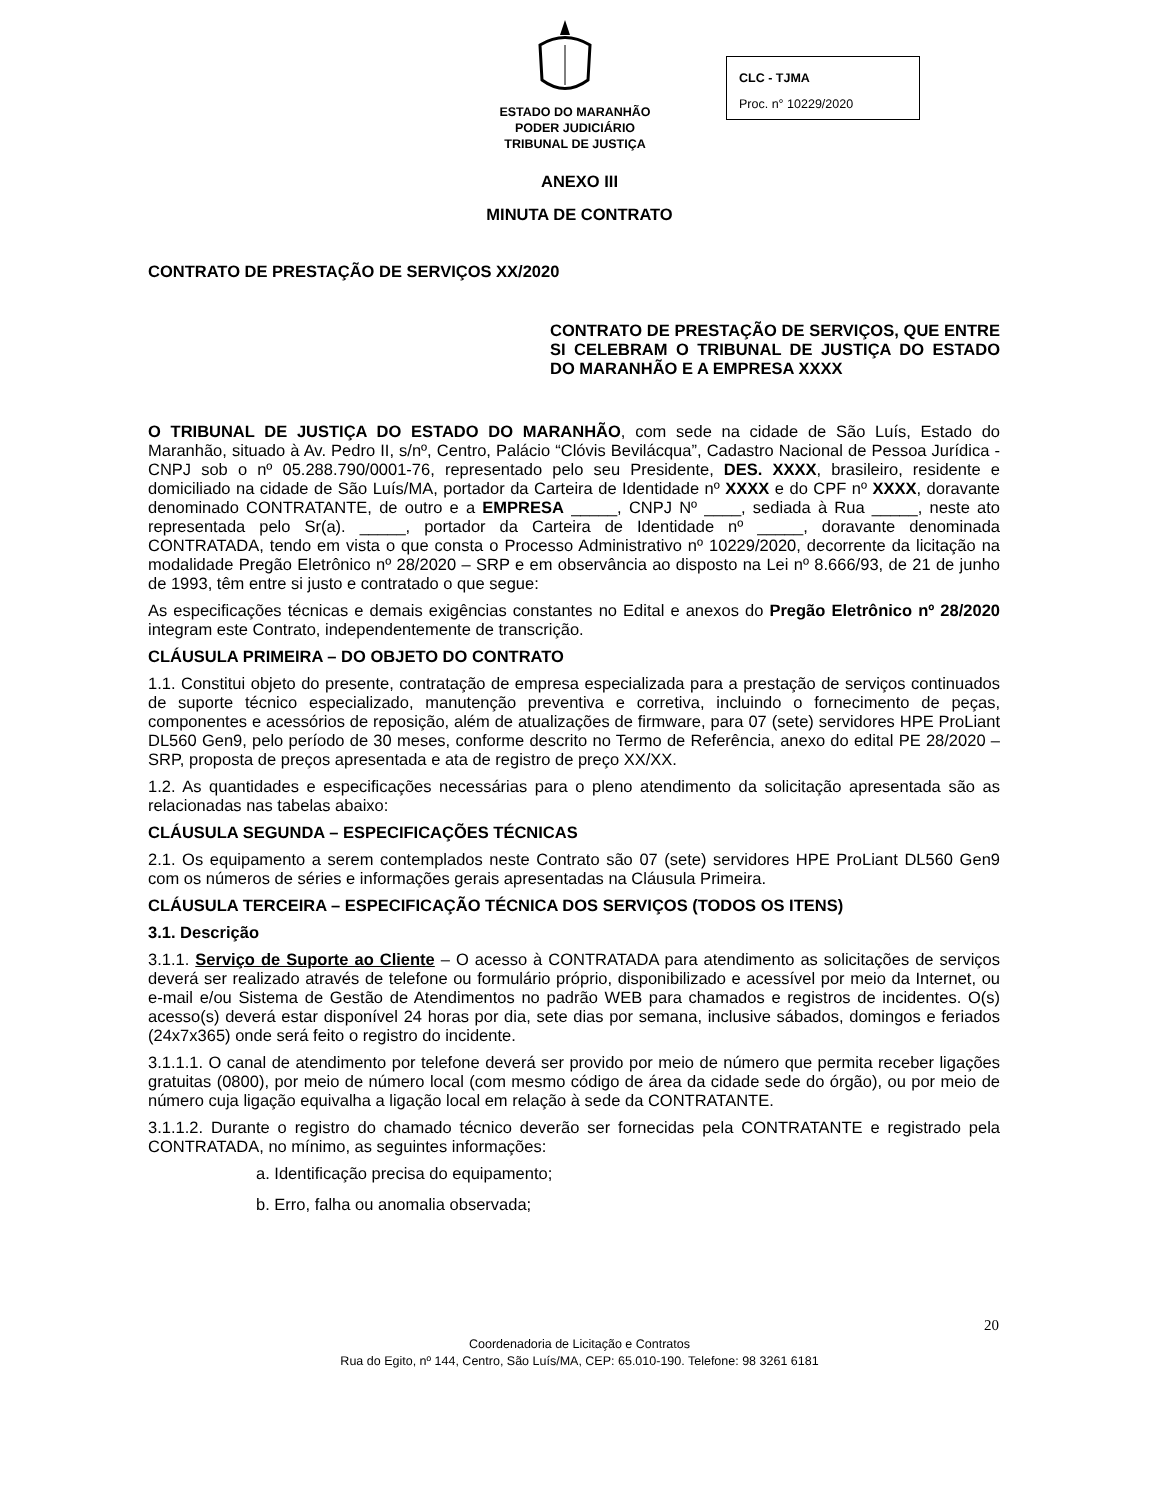ESTADO DO MARANHÃO
PODER JUDICIÁRIO
TRIBUNAL DE JUSTIÇA
CLC - TJMA
Proc. n° 10229/2020
ANEXO III
MINUTA DE CONTRATO
CONTRATO DE PRESTAÇÃO DE SERVIÇOS XX/2020
CONTRATO DE PRESTAÇÃO DE SERVIÇOS, QUE ENTRE SI CELEBRAM O TRIBUNAL DE JUSTIÇA DO ESTADO DO MARANHÃO E A EMPRESA XXXX
O TRIBUNAL DE JUSTIÇA DO ESTADO DO MARANHÃO, com sede na cidade de São Luís, Estado do Maranhão, situado à Av. Pedro II, s/nº, Centro, Palácio “Clóvis Bevilácqua”, Cadastro Nacional de Pessoa Jurídica - CNPJ sob o nº 05.288.790/0001-76, representado pelo seu Presidente, DES. XXXX, brasileiro, residente e domiciliado na cidade de São Luís/MA, portador da Carteira de Identidade nº XXXX e do CPF nº XXXX, doravante denominado CONTRATANTE, de outro e a EMPRESA _____, CNPJ Nº ____, sediada à Rua _____, neste ato representada pelo Sr(a). _____, portador da Carteira de Identidade nº _____, doravante denominada CONTRATADA, tendo em vista o que consta o Processo Administrativo nº 10229/2020, decorrente da licitação na modalidade Pregão Eletrônico nº 28/2020 – SRP e em observância ao disposto na Lei nº 8.666/93, de 21 de junho de 1993, têm entre si justo e contratado o que segue:
As especificações técnicas e demais exigências constantes no Edital e anexos do Pregão Eletrônico nº 28/2020 integram este Contrato, independentemente de transcrição.
CLÁUSULA PRIMEIRA – DO OBJETO DO CONTRATO
1.1. Constitui objeto do presente, contratação de empresa especializada para a prestação de serviços continuados de suporte técnico especializado, manutenção preventiva e corretiva, incluindo o fornecimento de peças, componentes e acessórios de reposição, além de atualizações de firmware, para 07 (sete) servidores HPE ProLiant DL560 Gen9, pelo período de 30 meses, conforme descrito no Termo de Referência, anexo do edital PE 28/2020 – SRP, proposta de preços apresentada e ata de registro de preço XX/XX.
1.2. As quantidades e especificações necessárias para o pleno atendimento da solicitação apresentada são as relacionadas nas tabelas abaixo:
CLÁUSULA SEGUNDA – ESPECIFICAÇÕES TÉCNICAS
2.1. Os equipamento a serem contemplados neste Contrato são 07 (sete) servidores HPE ProLiant DL560 Gen9 com os números de séries e informações gerais apresentadas na Cláusula Primeira.
CLÁUSULA TERCEIRA – ESPECIFICAÇÃO TÉCNICA DOS SERVIÇOS (TODOS OS ITENS)
3.1. Descrição
3.1.1. Serviço de Suporte ao Cliente – O acesso à CONTRATADA para atendimento as solicitações de serviços deverá ser realizado através de telefone ou formulário próprio, disponibilizado e acessível por meio da Internet, ou e-mail e/ou Sistema de Gestão de Atendimentos no padrão WEB para chamados e registros de incidentes. O(s) acesso(s) deverá estar disponível 24 horas por dia, sete dias por semana, inclusive sábados, domingos e feriados (24x7x365) onde será feito o registro do incidente.
3.1.1.1. O canal de atendimento por telefone deverá ser provido por meio de número que permita receber ligações gratuitas (0800), por meio de número local (com mesmo código de área da cidade sede do órgão), ou por meio de número cuja ligação equivalha a ligação local em relação à sede da CONTRATANTE.
3.1.1.2. Durante o registro do chamado técnico deverão ser fornecidas pela CONTRATANTE e registrado pela CONTRATADA, no mínimo, as seguintes informações:
a. Identificação precisa do equipamento;
b. Erro, falha ou anomalia observada;
20
Coordenadoria de Licitação e Contratos
Rua do Egito, nº 144, Centro, São Luís/MA, CEP: 65.010-190. Telefone: 98 3261 6181